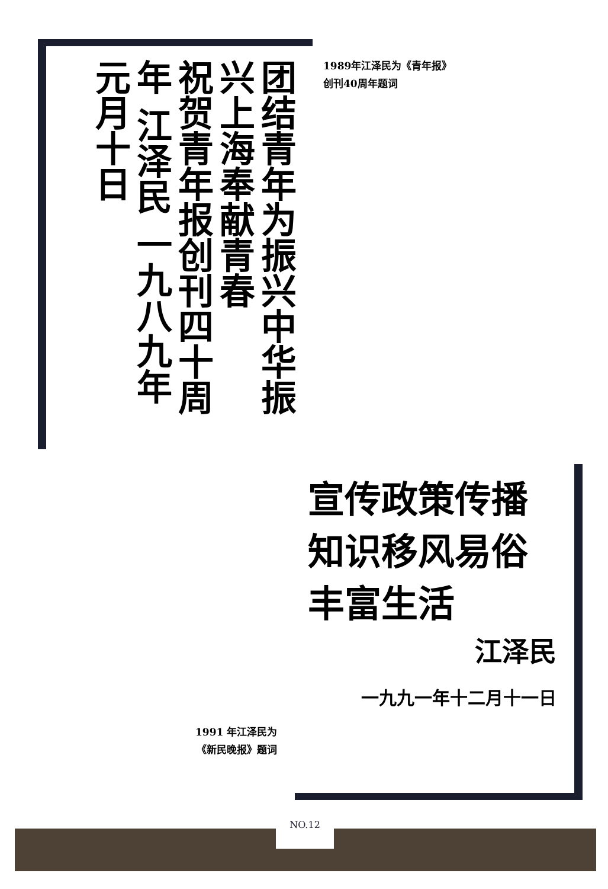团结青年为振兴中华振兴上海奉献青春
祝贺青年报创刊四十周年 江泽民 一九八九年元月十日
1989年江泽民为《青年报》
创刊40周年题词
宣传政策传播知识移风易俗丰富生活
江泽民
一九九一年十二月十一日
1991 年江泽民为
《新民晚报》题词
NO.12